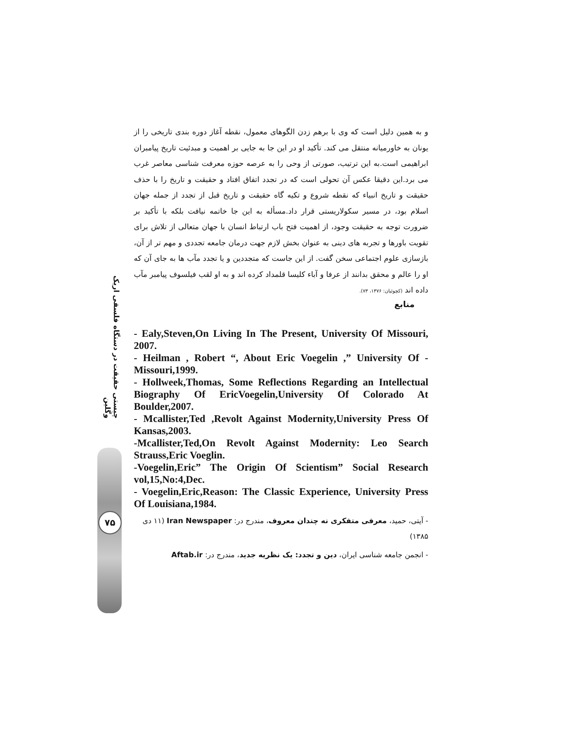چیستی حقیقت در دستگاه فلسفی اریک وگلین
۷۵
و به همین دلیل است که وی با برهم زدن الگوهای معمول، نقطه آغاز دوره بندی تاریخی را از یونان به خاورمیانه منتقل می کند. تأکید او در این جا به جایی بر اهمیت و مبدئیت تاریخ پیامبران ابراهیمی است.به این ترتیب، صورتی از وحی را به عرصه حوزه معرفت شناسی معاصر غرب می برد.این دقیقا عکس آن تحولی است که در تجدد اتفاق افتاد و حقیقت و تاریخ را با حذف حقیقت و تاریخ انبیاء که نقطه شروع و تکیه گاه حقیقت و تاریخ قبل از تجدد از جمله جهان اسلام بود، در مسیر سکولاریستی قرار داد.مسأله به این جا خاتمه نیافت بلکه با تأکید بر ضرورت توجه به حقیقت وجود، از اهمیت فتح باب ارتباط انسان با جهان متعالی از تلاش برای تقویت باورها و تجربه های دینی به عنوان بخش لازم جهت درمان جامعه تجددی و مهم تر از آن، بازسازی علوم اجتماعی سخن گفت. از این جاست که متجددین و یا تجدد مآب ها به جای آن که او را عالم و محقق بدانند از عرفا و آباء کلیسا قلمداد کرده اند و به او لقب فیلسوف پیامبر مآب داده اند (کچوئیان: ۱۳۷۶، ۷۳).
منابع
- Ealy,Steven,On Living In The Present, University Of Missouri, 2007.
- Heilman , Robert “, About Eric Voegelin ,” University Of - Missouri,1999.
- Hollweek,Thomas, Some Reflections Regarding an Intellectual Biography Of EricVoegelin,University Of Colorado At Boulder,2007.
- Mcallister,Ted ,Revolt Against Modernity,University Press Of Kansas,2003.
-Mcallister,Ted,On Revolt Against Modernity: Leo Search Strauss,Eric Voeglin.
-Voegelin,Eric” The Origin Of Scientism” Social Research vol,15,No:4,Dec.
- Voegelin,Eric,Reason: The Classic Experience, University Press Of Louisiana,1984.
- آیتی، حمید، معرفی متفکری نه چندان معروف، مندرج در: Iran Newspaper (۱۱ دی ۱۳۸۵)
- انجمن جامعه شناسی ایران، دین و تجدد: یک نظریه جدید، مندرج در: Aftab.ir